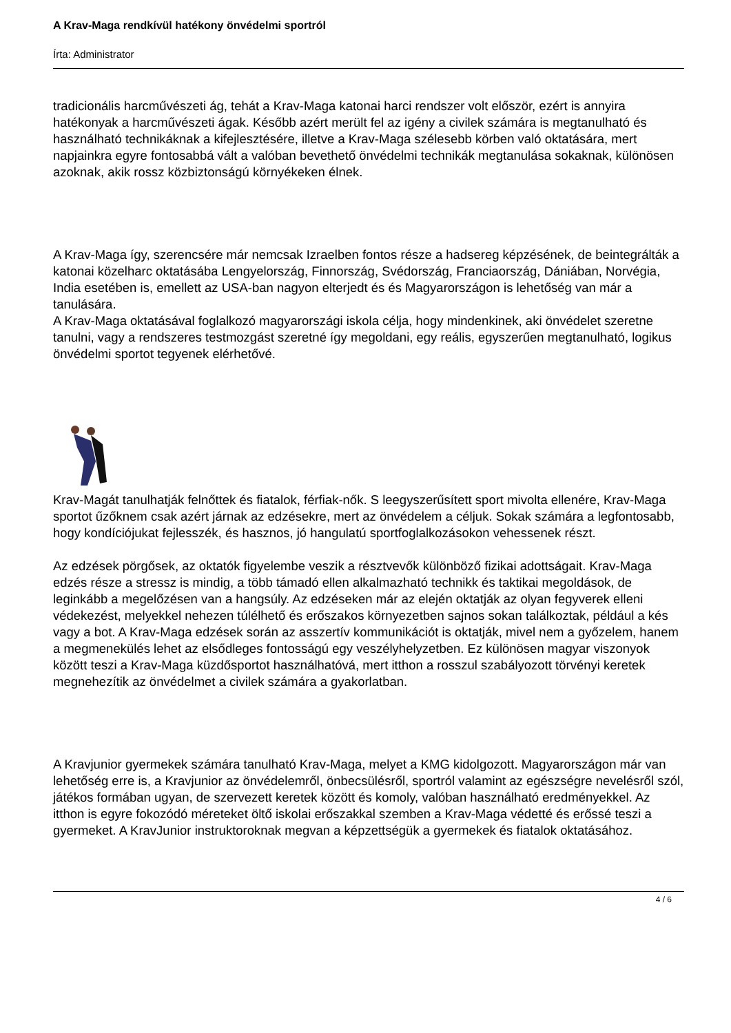A Krav-Maga rendkívül hatékony önvédelmi sportról
Írta: Administrator
tradicionális harcművészeti ág, tehát a Krav-Maga katonai harci rendszer volt először, ezért is annyira hatékonyak a harcművészeti ágak. Később azért merült fel az igény a civilek számára is megtanulható és használható technikáknak a kifejlesztésére, illetve a Krav-Maga szélesebb körben való oktatására, mert napjainkra egyre fontosabbá vált a valóban bevethető önvédelmi technikák megtanulása sokaknak, különösen azoknak, akik rossz közbiztonságú környékeken élnek.
A Krav-Maga így, szerencsére már nemcsak Izraelben fontos része a hadsereg képzésének, de beintegrálták a katonai közelharc oktatásába Lengyelország, Finnország, Svédország, Franciaország, Dániában, Norvégia, India esetében is, emellett az USA-ban nagyon elterjedt és és Magyarországon is lehetőség van már a tanulására.
A Krav-Maga oktatásával foglalkozó magyarországi iskola célja, hogy mindenkinek, aki önvédelet szeretne tanulni, vagy a rendszeres testmozgást szeretné így megoldani, egy reális, egyszerűen megtanulható, logikus önvédelmi sportot tegyenek elérhetővé.
Krav-Magát tanulhatják felnőttek és fiatalok, férfiak-nők. S leegyszerűsített sport mivolta ellenére, Krav-Maga sportot űzőknem csak azért járnak az edzésekre, mert az önvédelem a céljuk. Sokak számára a legfontosabb, hogy kondíciójukat fejlesszék, és hasznos, jó hangulatú sportfoglalkozásokon vehessenek részt.
Az edzések pörgősek, az oktatók figyelembe veszik a résztvevők különböző fizikai adottságait. Krav-Maga edzés része a stressz is mindig, a több támadó ellen alkalmazható technikk és taktikai megoldások, de leginkább a megelőzésen van a hangsúly. Az edzéseken már az elején oktatják az olyan fegyverek elleni védekezést, melyekkel nehezen túlélhető és erőszakos környezetben sajnos sokan találkoztak, például a kés vagy a bot. A Krav-Maga edzések során az asszertív kommunikációt is oktatják, mivel nem a győzelem, hanem a megmenekülés lehet az elsődleges fontosságú egy veszélyhelyzetben. Ez különösen magyar viszonyok között teszi a Krav-Maga küzdősportot használhatóvá, mert itthon a rosszul szabályozott törvényi keretek megnehezítik az önvédelmet a civilek számára a gyakorlatban.
A Kravjunior gyermekek számára tanulható Krav-Maga, melyet a KMG kidolgozott. Magyarországon már van lehetőség erre is, a Kravjunior az önvédelemről, önbecsülésről, sportról valamint az egészségre nevelésről szól, játékos formában ugyan, de szervezett keretek között és komoly, valóban használható eredményekkel. Az itthon is egyre fokozódó méreteket öltő iskolai erőszakkal szemben a Krav-Maga védetté és erőssé teszi a gyermeket. A KravJunior instruktoroknak megvan a képzettségük a gyermekek és fiatalok oktatásához.
4 / 6